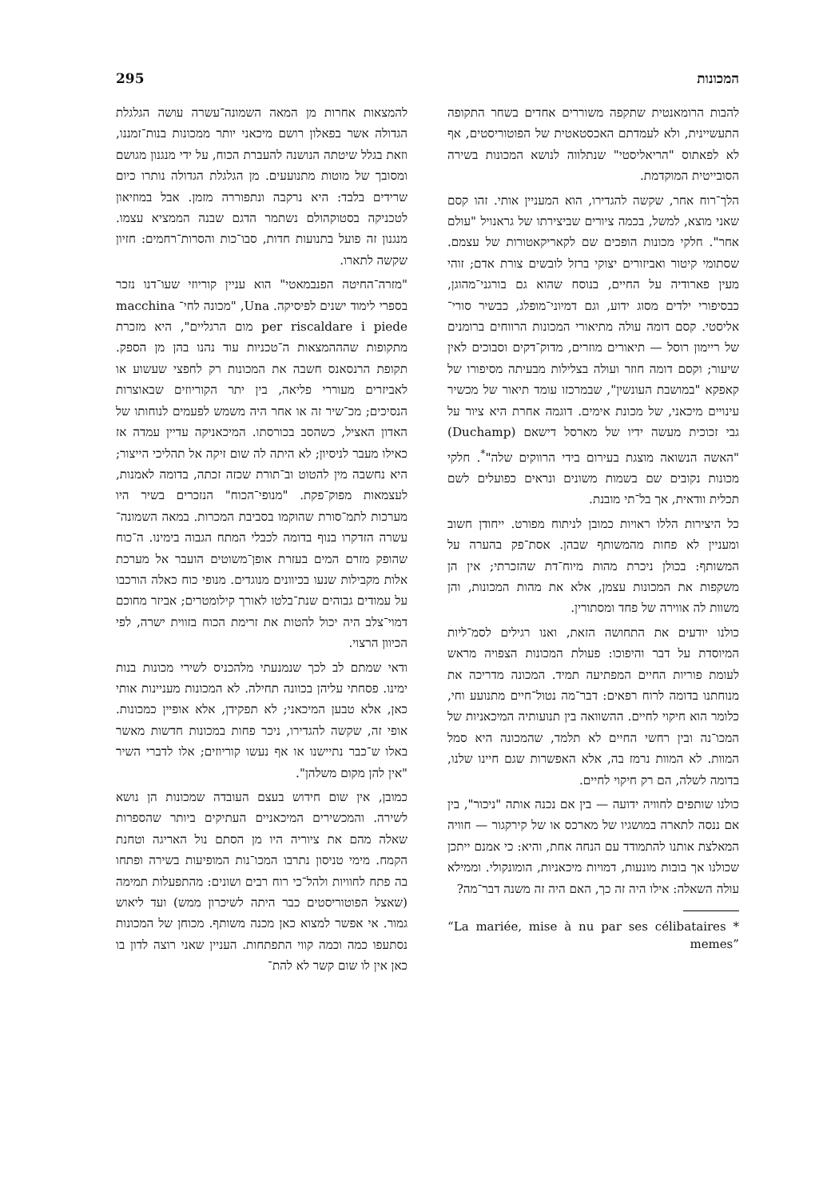295 המכונות
להמצאות אחרות מן המאה השמונה־עשרה עושה הגלגלת הגדולה אשר בפאלון רושם מיכאני יותר ממכונות בנות־זמננו, וזאת בגלל שיטתה הנושנה להעברת הכוח, על ידי מנגנון מגושם ומסובך של מוטות מתנועעים. מן הגלגלת הגדולה נותרו כיום שרידים בלבד: היא נרקבה ונתפוררה מזמן. אבל במוזיאון לטכניקה בסטוקהולם נשתמר הדגם שבנה הממציא עצמו. מנגנון זה פועל בתנועות חדות, סבו־כות והסרות־רחמים: חזיון שקשה לתארו.
"מזרה־החיטה הפנבמאטי" הוא עניין קוריוזי שעו־דנו נזכר בספרי לימוד ישנים לפיסיקה. Una, "מכונה לחי־ macchina per riscaldare i piede מום הרגליים", היא מזכרת מתקופות שהההמצאות ה־טכניות עוד נהנו בהן מן הספק. תקופת הרנסאנס חשבה את המכונות רק לחפצי שעשוע או לאביזרים מעוררי פליאה, בין יתר הקוריוזים שבאוצרות הנסיכים; מכ־שיר זה או אחר היה משמש לפעמים לנוחותו של האדון האציל, כשהסב בכורסתו. המיכאניקה עדיין עמדה אז כאילו מעבר לניסיון; לא היתה לה שום זיקה אל תהליכי הייצור; היא נחשבה מין להטוט וב־תורת שכזה זכתה, בדומה לאמנות, לעצמאות מפוק־פקת. "מנופי־הכוח" הנזכרים בשיר היו מערכות לתמ־סורת שהוקמו בסביבת המכרות. במאה השמונה־עשרה הזדקרו בנוף בדומה לכבלי המתח הגבוה בימינו. ה־כוח שהופק מזרם המים בעזרת אופן־משוטים הועבר אל מערכת אלות מקבילות שנעו בכיוונים מנוגדים. מנופי כוח כאלה הורכבו על עמודים גבוהים שנת־בלטו לאורך קילומטרים; אביזר מחוכם דמוי־צלב היה יכול להטות את זרימת הכוח בזווית ישרה, לפי הכיוון הרצוי.
ודאי שמתם לב לכך שנמנעתי מלהכניס לשירי מכונות בנות ימינו. פסחתי עליהן בכוונה תחילה. לא המכונות מעניינות אותי כאן, אלא טבען המיכאני; לא תפקידן, אלא אופיין כמכונות. אופי זה, שקשה להגדירו, ניכר פחות במכונות חדשות מאשר באלו ש־כבר נתיישנו או אף נעשו קוריוזים; אלו לדברי השיר "אין להן מקום משלהן".
כמובן, אין שום חידוש בעצם העובדה שמכונות הן נושא לשירה. והמכשירים המיכאניים העתיקים ביותר שהספרות שאלה מהם את ציוריה היו מן הסתם נול האריגה וטחנת הקמח. מימי טניסון נתרבו המכו־נות המופיעות בשירה ופתחו בה פתח לחוויות ולהל־כי רוח רבים ושונים: מהתפעלות תמימה (שאצל הפוטוריסטים כבר היתה לשיכרון ממש) ועד ליאוש גמור. אי אפשר למצוא כאן מכנה משותף. מכוחן של המכונות נסתעפו כמה וכמה קווי התפתחות. העניין שאני רוצה לדון בו כאן אין לו שום קשר לא להת־
להבות הרומאנטית שתקפה משוררים אחדים בשחר התקופה התעשיינית, ולא לעמדתם האכסטאטית של הפוטוריסטים, אף לא לפאתוס "הריאליסטי" שנתלווה לנושא המכונות בשירה הסובייטית המוקדמת.
הלך־רוח אחר, שקשה להגדירו, הוא המעניין אותי. זהו קסם שאני מוצא, למשל, בכמה ציורים שביצירתו של גראנויל "עולם אחר". חלקי מכונות הופכים שם לקאריקאטורות של עצמם. שסתומי קיטור ואביזורים יצוקי ברזל לובשים צורת אדם; זוהי מעין פארודיה על החיים, בנוסח שהוא גם בורגני־מהוגן, כבסיפורי ילדים מסוג ידוע, וגם דמיוני־מופלג, כבשיר סורי־אליסטי. קסם דומה עולה מתיאורי המכונות הרווחים ברומנים של ריימון רוסל — תיאורים מוזרים, מדוק־דקים וסבוכים לאין שיעור; וקסם דומה חוזר ועולה בצלילות מבעיתה מסיפורו של קאפקא "במושבת העונשין", שבמרכזו עומד תיאור של מכשיר עינויים מיכאני, של מכונת אימים. דוגמה אחרת היא ציור על גבי זכוכית מעשה ידיו של מארסל דישאם (Duchamp) "האשה הנשואה מוצגת בעירום בידי הרווקים שלה"<sup>*</sup>. חלקי מכונות נקובים שם בשמות משונים ונראים כפועלים לשם תכלית וודאית, אך בל־תי מובנת.
כל היצירות הללו ראויות כמובן לניתוח מפורט. ייחודן חשוב ומעניין לא פחות מהמשותף שבהן. אסת־פק בהערה על המשותף: בכולן ניכרת מהות מיוח־דת שהזכרתי; אין הן משקפות את המכונות עצמן, אלא את מהות המכונות, והן משוות לה אווירה של פחד ומסתורין.
כולנו יודעים את התחושה הזאת, ואנו רגילים לסמ־ליות המיוסדת על דבר והיפוכו: פעולת המכונות הצפויה מראש לעומת פוריות החיים המפתיעה תמיד. המכונה מדריכה את מנוחתנו בדומה לרוח רפאים: דבר־מה נטול־חיים מתנועע וחי, כלומר הוא חיקוי לחיים. ההשוואה בין תנועותיה המיכאניות של המכו־נה ובין רחשי החיים לא תלמד, שהמכונה היא סמל המוות. לא המוות נרמז בה, אלא האפשרות שגם חיינו שלנו, בדומה לשלה, הם רק חיקוי לחיים.
כולנו שותפים לחוויה ידועה — בין אם נכנה אותה "ניכור", בין אם ננסה לתארה במושגיו של מארכס או של קירקגור — חוויה המאלצת אותנו להתמודד עם הנחה אחת, והיא: כי אמנם ייתכן שכולנו אך בובות מונעות, דמויות מיכאניות, הומונקולי. וממילא עולה השאלה: אילו היה זה כך, האם היה זה משנה דבר־מה?
* “La mariée, mise à nu par ses célibataires memes”